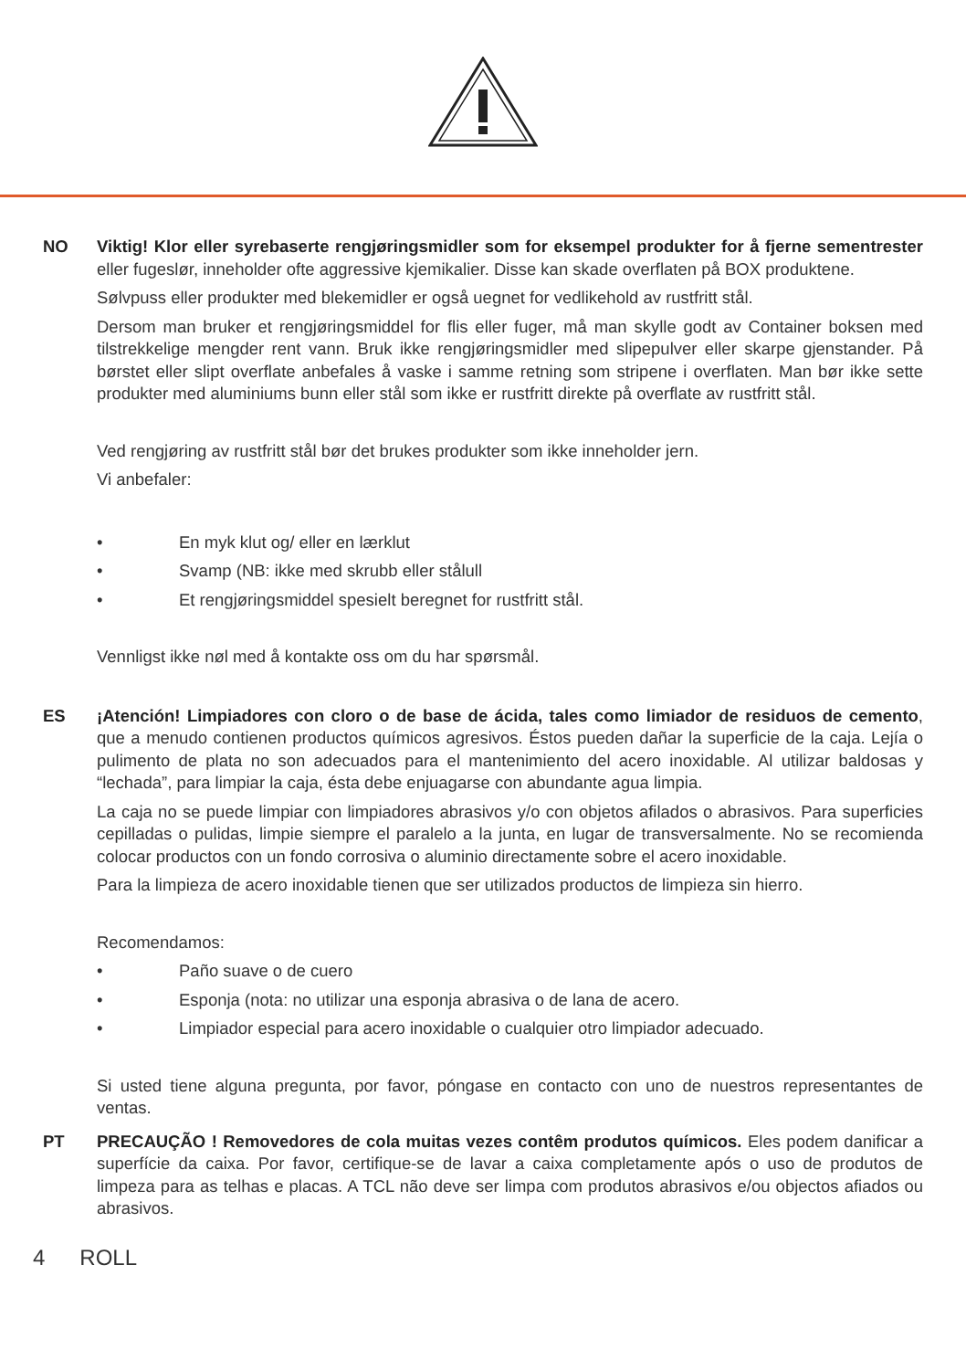NO Viktig! Klor eller syrebaserte rengjøringsmidler som for eksempel produkter for å fjerne sementrester eller fugeslør, inneholder ofte aggressive kjemikalier. Disse kan skade overflaten på BOX produktene.
Sølvpuss eller produkter med blekemidler er også uegnet for vedlikehold av rustfritt stål.
Dersom man bruker et rengjøringsmiddel for flis eller fuger, må man skylle godt av Container boksen med tilstrekkelige mengder rent vann. Bruk ikke rengjøringsmidler med slipepulver eller skarpe gjenstander. På børstet eller slipt overflate anbefales å vaske i samme retning som stripene i overflaten. Man bør ikke sette produkter med aluminiums bunn eller stål som ikke er rustfritt direkte på overflate av rustfritt stål.
Ved rengjøring av rustfritt stål bør det brukes produkter som ikke inneholder jern.
Vi anbefaler:
• En myk klut og/ eller en lærklut
• Svamp (NB: ikke med skrubb eller stålull
• Et rengjøringsmiddel spesielt beregnet for rustfritt stål.
Vennligst ikke nøl med å kontakte oss om du har spørsmål.
ES ¡Atención! Limpiadores con cloro o de base de ácida, tales como limiador de residuos de cemento, que a menudo contienen productos químicos agresivos. Éstos pueden dañar la superficie de la caja. Lejía o pulimento de plata no son adecuados para el mantenimiento del acero inoxidable. Al utilizar baldosas y “lechada”, para limpiar la caja, ésta debe enjuagarse con abundante agua limpia.
La caja no se puede limpiar con limpiadores abrasivos y/o con objetos afilados o abrasivos. Para superficies cepilladas o pulidas, limpie siempre el paralelo a la junta, en lugar de transversalmente. No se recomienda colocar productos con un fondo corrosiva o aluminio directamente sobre el acero inoxidable.
Para la limpieza de acero inoxidable tienen que ser utilizados productos de limpieza sin hierro.
Recomendamos:
• Paño suave o de cuero
• Esponja (nota: no utilizar una esponja abrasiva o de lana de acero.
• Limpiador especial para acero inoxidable o cualquier otro limpiador adecuado.
Si usted tiene alguna pregunta, por favor, póngase en contacto con uno de nuestros representantes de ventas.
PT PRECAUÇÃO ! Removedores de cola muitas vezes contêm produtos químicos. Eles podem danificar a superfície da caixa. Por favor, certifique-se de lavar a caixa completamente após o uso de produtos de limpeza para as telhas e placas. A TCL não deve ser limpa com produtos abrasivos e/ou objectos afiados ou abrasivos.
4 ROLL